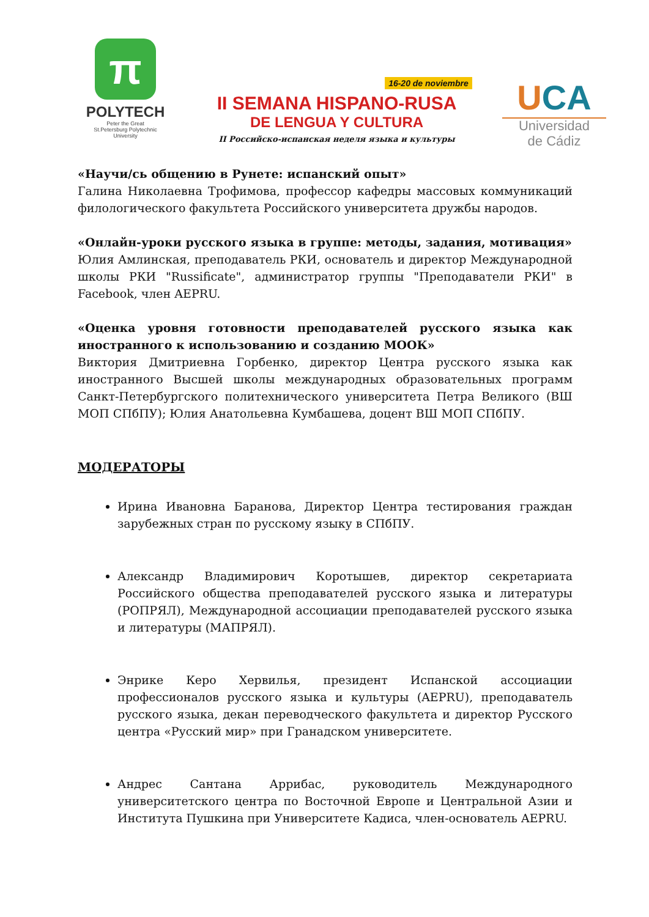π
POLYTECH
Peter the Great
St.Petersburg Polytechnic
University
16-20 de noviembre
II SEMANA HISPANO-RUSA
DE LENGUA Y CULTURA
II Российско-испанская неделя языка и культуры
UCA
Universidad
de Cádiz
«Научи/сь общению в Рунете: испанский опыт»
Галина Николаевна Трофимова, профессор кафедры массовых коммуникаций филологического факультета Российского университета дружбы народов.
«Онлайн-уроки русского языка в группе: методы, задания, мотивация»
Юлия Амлинская, преподаватель РКИ, основатель и директор Международной школы РКИ "Russificate", администратор группы "Преподаватели РКИ" в Facebook, член AEPRU.
«Оценка уровня готовности преподавателей русского языка как иностранного к использованию и созданию МООК»
Виктория Дмитриевна Горбенко, директор Центра русского языка как иностранного Высшей школы международных образовательных программ Санкт-Петербургского политехнического университета Петра Великого (ВШ МОП СПбПУ); Юлия Анатольевна Кумбашева, доцент ВШ МОП СПбПУ.
МОДЕРАТОРЫ
Ирина Ивановна Баранова, Директор Центра тестирования граждан зарубежных стран по русскому языку в СПбПУ.
Александр Владимирович Коротышев, директор секретариата Российского общества преподавателей русского языка и литературы (РОПРЯЛ), Международной ассоциации преподавателей русского языка и литературы (МАПРЯЛ).
Энрике Керо Хервилья, президент Испанской ассоциации профессионалов русского языка и культуры (AEPRU), преподаватель русского языка, декан переводческого факультета и директор Русского центра «Русский мир» при Гранадском университете.
Андрес Сантана Аррибас, руководитель Международного университетского центра по Восточной Европе и Центральной Азии и Института Пушкина при Университете Кадиса, член-основатель AEPRU.